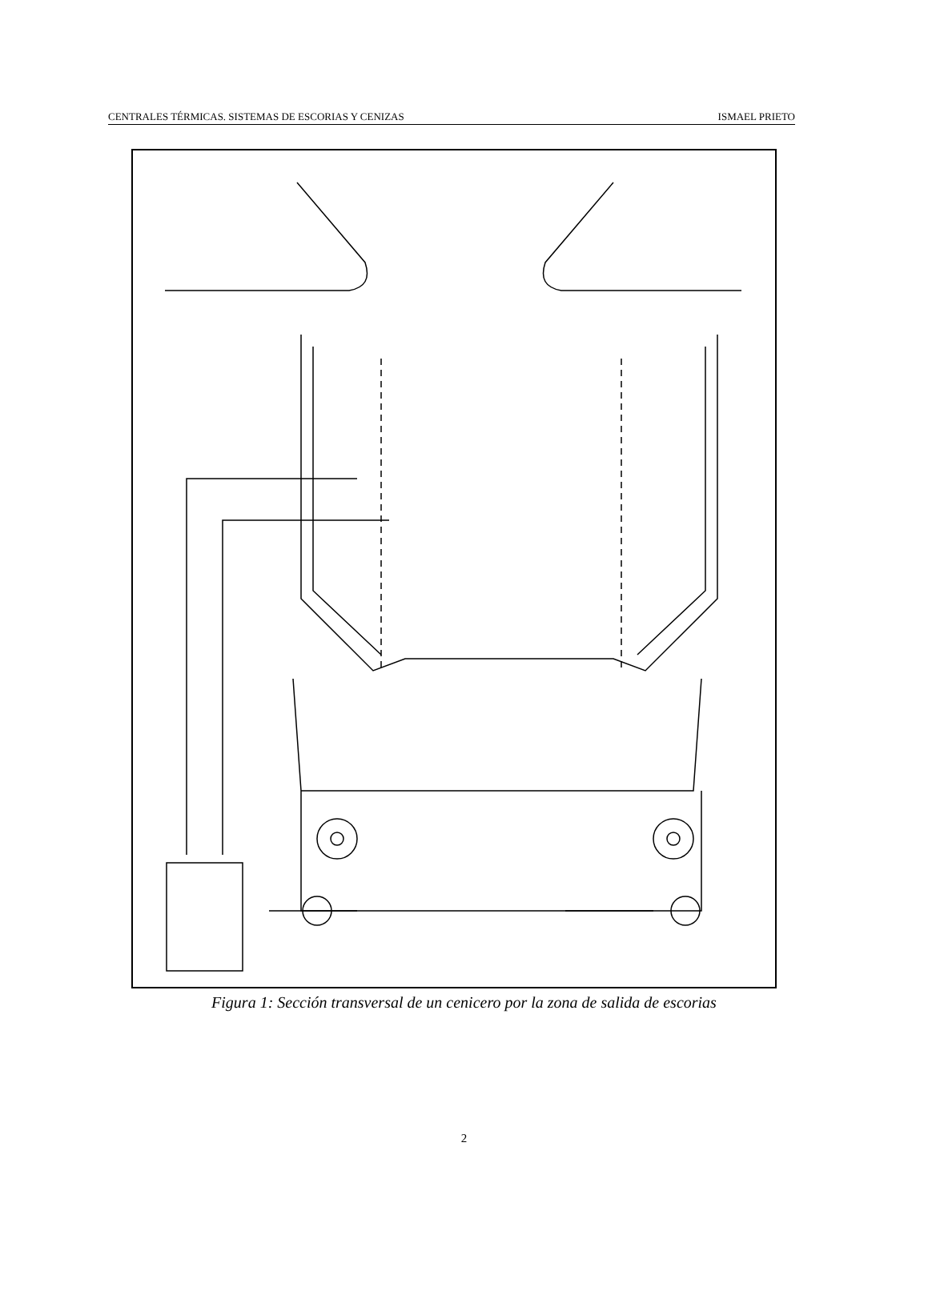CENTRALES TÉRMICAS. SISTEMAS DE ESCORIAS Y CENIZAS ISMAEL PRIETO
Figura 1: Sección transversal de un cenicero por la zona de salida de escorias
TUBOS DE CALDERA CIERRE HIDRAULICO REBOSE CIERRE HIDRAULICO REBOSE DEL CENICERO ACCIONAMIENTO COMPUERTA AGUA REFRIGERA- CION REFRACTARIO AGUA A CIERRE HIDRAULICO MIRILLA ENTRADA DE HOMBRE COMPARTIMENTO DEL TRITURADOR COMPUERTA TRITURADORES EYECTORES
2